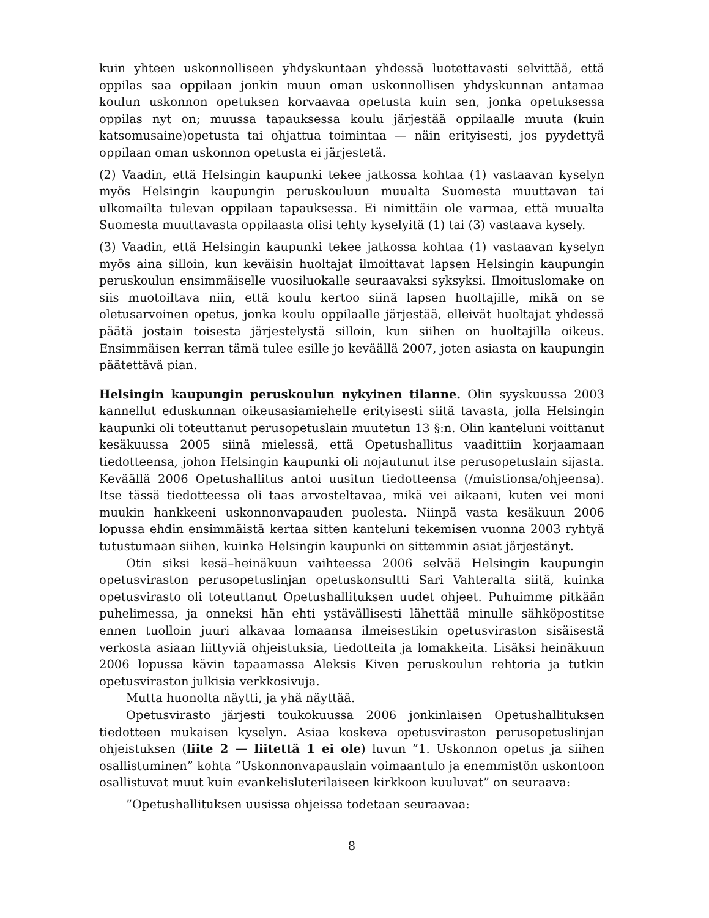kuin yhteen uskonnolliseen yhdyskuntaan yhdessä luotettavasti selvittää, että oppilas saa oppilaan jonkin muun oman uskonnollisen yhdyskunnan antamaa koulun uskonnon opetuksen korvaavaa opetusta kuin sen, jonka opetuksessa oppilas nyt on; muussa tapauksessa koulu järjestää oppilaalle muuta (kuin katsomusaine)opetusta tai ohjattua toimintaa — näin erityisesti, jos pyydettyä oppilaan oman uskonnon opetusta ei järjestetä.
(2) Vaadin, että Helsingin kaupunki tekee jatkossa kohtaa (1) vastaavan kyselyn myös Helsingin kaupungin peruskouluun muualta Suomesta muuttavan tai ulkomailta tulevan oppilaan tapauksessa. Ei nimittäin ole varmaa, että muualta Suomesta muuttavasta oppilaasta olisi tehty kyselyitä (1) tai (3) vastaava kysely.
(3) Vaadin, että Helsingin kaupunki tekee jatkossa kohtaa (1) vastaavan kyselyn myös aina silloin, kun keväisin huoltajat ilmoittavat lapsen Helsingin kaupungin peruskoulun ensimmäiselle vuosiluokalle seuraavaksi syksyksi. Ilmoituslomake on siis muotoiltava niin, että koulu kertoo siinä lapsen huoltajille, mikä on se oletusarvoinen opetus, jonka koulu oppilaalle järjestää, elleivät huoltajat yhdessä päätä jostain toisesta järjestelystä silloin, kun siihen on huoltajilla oikeus. Ensimmäisen kerran tämä tulee esille jo keväällä 2007, joten asiasta on kaupungin päätettävä pian.
Helsingin kaupungin peruskoulun nykyinen tilanne. Olin syyskuussa 2003 kannellut eduskunnan oikeusasiamiehelle erityisesti siitä tavasta, jolla Helsingin kaupunki oli toteuttanut perusopetuslain muutetun 13 §:n. Olin kanteluni voittanut kesäkuussa 2005 siinä mielessä, että Opetushallitus vaadittiin korjaamaan tiedotteensa, johon Helsingin kaupunki oli nojautunut itse perusopetuslain sijasta. Keväällä 2006 Opetushallitus antoi uusitun tiedotteensa (/muistionsa/ohjeensa). Itse tässä tiedotteessa oli taas arvosteltavaa, mikä vei aikaani, kuten vei moni muukin hankkeeni uskonnonvapauden puolesta. Niinpä vasta kesäkuun 2006 lopussa ehdin ensimmäistä kertaa sitten kanteluni tekemisen vuonna 2003 ryhtyä tutustumaan siihen, kuinka Helsingin kaupunki on sittemmin asiat järjestänyt.
Otin siksi kesä–heinäkuun vaihteessa 2006 selvää Helsingin kaupungin opetusviraston perusopetuslinjan opetuskonsultti Sari Vahteralta siitä, kuinka opetusvirasto oli toteuttanut Opetushallituksen uudet ohjeet. Puhuimme pitkään puhelimessa, ja onneksi hän ehti ystävällisesti lähettää minulle sähköpostitse ennen tuolloin juuri alkavaa lomaansa ilmeisestikin opetusviraston sisäisestä verkosta asiaan liittyviä ohjeistuksia, tiedotteita ja lomakkeita. Lisäksi heinäkuun 2006 lopussa kävin tapaamassa Aleksis Kiven peruskoulun rehtoria ja tutkin opetusviraston julkisia verkkosivuja.
Mutta huonolta näytti, ja yhä näyttää.
Opetusvirasto järjesti toukokuussa 2006 jonkinlaisen Opetushallituksen tiedotteen mukaisen kyselyn. Asiaa koskeva opetusviraston perusopetuslinjan ohjeistuksen (liite 2 — liitettä 1 ei ole) luvun ”1. Uskonnon opetus ja siihen osallistuminen” kohta ”Uskonnonvapauslain voimaantulo ja enemmistön uskontoon osallistuvat muut kuin evankelisluterilaiseen kirkkoon kuuluvat” on seuraava:
”Opetushallituksen uusissa ohjeissa todetaan seuraavaa:
8